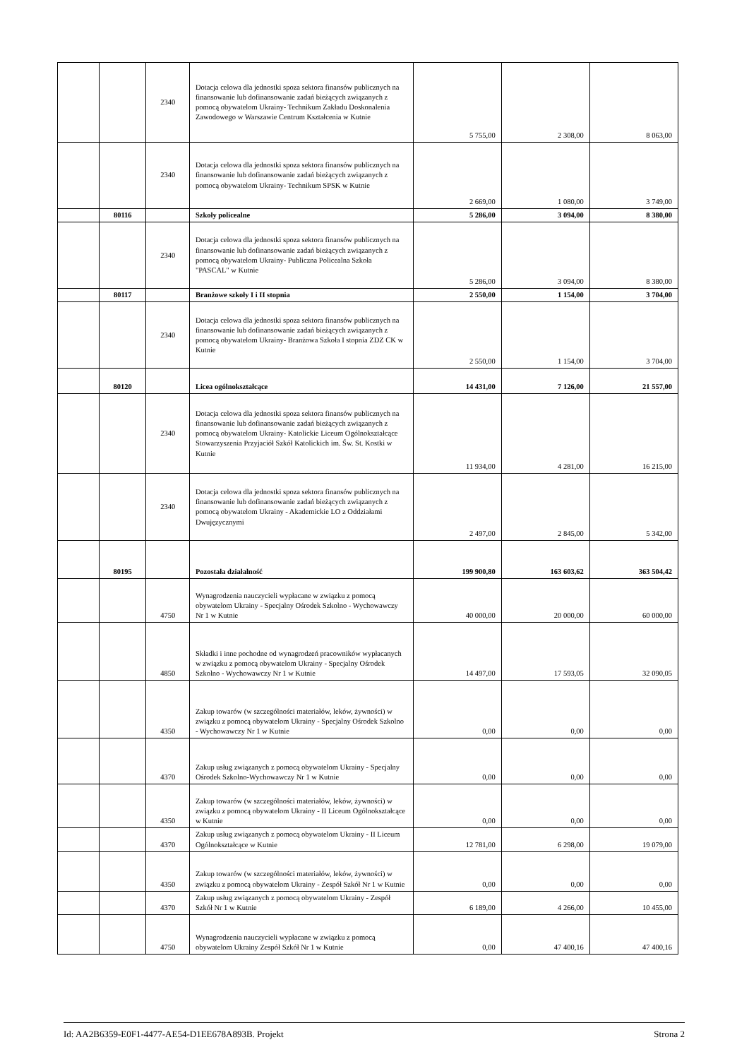| | | 2340 | Dotacja celowa dla jednostki spoza sektora finansów publicznych na finansowanie lub dofinansowanie zadań bieżących związanych z pomocą obywatelom Ukrainy- Technikum Zakładu Doskonalenia Zawodowego w Warszawie Centrum Kształcenia w Kutnie | 5 755,00 | 2 308,00 | 8 063,00 |
| | | 2340 | Dotacja celowa dla jednostki spoza sektora finansów publicznych na finansowanie lub dofinansowanie zadań bieżących związanych z pomocą obywatelom Ukrainy- Technikum SPSK w Kutnie | 2 669,00 | 1 080,00 | 3 749,00 |
| | 80116 | | Szkoły policealne | 5 286,00 | 3 094,00 | 8 380,00 |
| | | 2340 | Dotacja celowa dla jednostki spoza sektora finansów publicznych na finansowanie lub dofinansowanie zadań bieżących związanych z pomocą obywatelom Ukrainy- Publiczna Policealna Szkoła "PASCAL" w Kutnie | 5 286,00 | 3 094,00 | 8 380,00 |
| | 80117 | | Branżowe szkoły I i II stopnia | 2 550,00 | 1 154,00 | 3 704,00 |
| | | 2340 | Dotacja celowa dla jednostki spoza sektora finansów publicznych na finansowanie lub dofinansowanie zadań bieżących związanych z pomocą obywatelom Ukrainy- Branżowa Szkoła I stopnia ZDZ CK w Kutnie | 2 550,00 | 1 154,00 | 3 704,00 |
| | 80120 | | Licea ogólnokształcące | 14 431,00 | 7 126,00 | 21 557,00 |
| | | 2340 | Dotacja celowa dla jednostki spoza sektora finansów publicznych na finansowanie lub dofinansowanie zadań bieżących związanych z pomocą obywatelom Ukrainy- Katolickie Liceum Ogólnokształcące Stowarzyszenia Przyjaciół Szkół Katolickich im. Św. St. Kostki w Kutnie | 11 934,00 | 4 281,00 | 16 215,00 |
| | | 2340 | Dotacja celowa dla jednostki spoza sektora finansów publicznych na finansowanie lub dofinansowanie zadań bieżących związanych z pomocą obywatelom Ukrainy - Akademickie LO z Oddziałami Dwujęzycznymi | 2 497,00 | 2 845,00 | 5 342,00 |
| | 80195 | | Pozostała działalność | 199 900,80 | 163 603,62 | 363 504,42 |
| | | 4750 | Wynagrodzenia nauczycieli wypłacane w związku z pomocą obywatelom Ukrainy - Specjalny Ośrodek Szkolno - Wychowawczy Nr 1 w Kutnie | 40 000,00 | 20 000,00 | 60 000,00 |
| | | 4850 | Składki i inne pochodne od wynagrodzeń pracowników wypłacanych w związku z pomocą obywatelom Ukrainy - Specjalny Ośrodek Szkolno - Wychowawczy Nr 1 w Kutnie | 14 497,00 | 17 593,05 | 32 090,05 |
| | | 4350 | Zakup towarów (w szczególności materiałów, leków, żywności) w związku z pomocą obywatelom Ukrainy - Specjalny Ośrodek Szkolno - Wychowawczy Nr 1 w Kutnie | 0,00 | 0,00 | 0,00 |
| | | 4370 | Zakup usług związanych z pomocą obywatelom Ukrainy - Specjalny Ośrodek Szkolno-Wychowawczy Nr 1 w Kutnie | 0,00 | 0,00 | 0,00 |
| | | 4350 | Zakup towarów (w szczególności materiałów, leków, żywności) w związku z pomocą obywatelom Ukrainy - II Liceum Ogólnokształcące w Kutnie | 0,00 | 0,00 | 0,00 |
| | | 4370 | Zakup usług związanych z pomocą obywatelom Ukrainy - II Liceum Ogólnokształcące w Kutnie | 12 781,00 | 6 298,00 | 19 079,00 |
| | | 4350 | Zakup towarów (w szczególności materiałów, leków, żywności) w związku z pomocą obywatelom Ukrainy - Zespół Szkół Nr 1 w Kutnie | 0,00 | 0,00 | 0,00 |
| | | 4370 | Zakup usług związanych z pomocą obywatelom Ukrainy - Zespół Szkół Nr 1 w Kutnie | 6 189,00 | 4 266,00 | 10 455,00 |
| | | 4750 | Wynagrodzenia nauczycieli wypłacane w związku z pomocą obywatelom Ukrainy Zespół Szkół Nr 1 w Kutnie | 0,00 | 47 400,16 | 47 400,16 |
Id: AA2B6359-E0F1-4477-AE54-D1EE678A893B. Projekt Strona 2